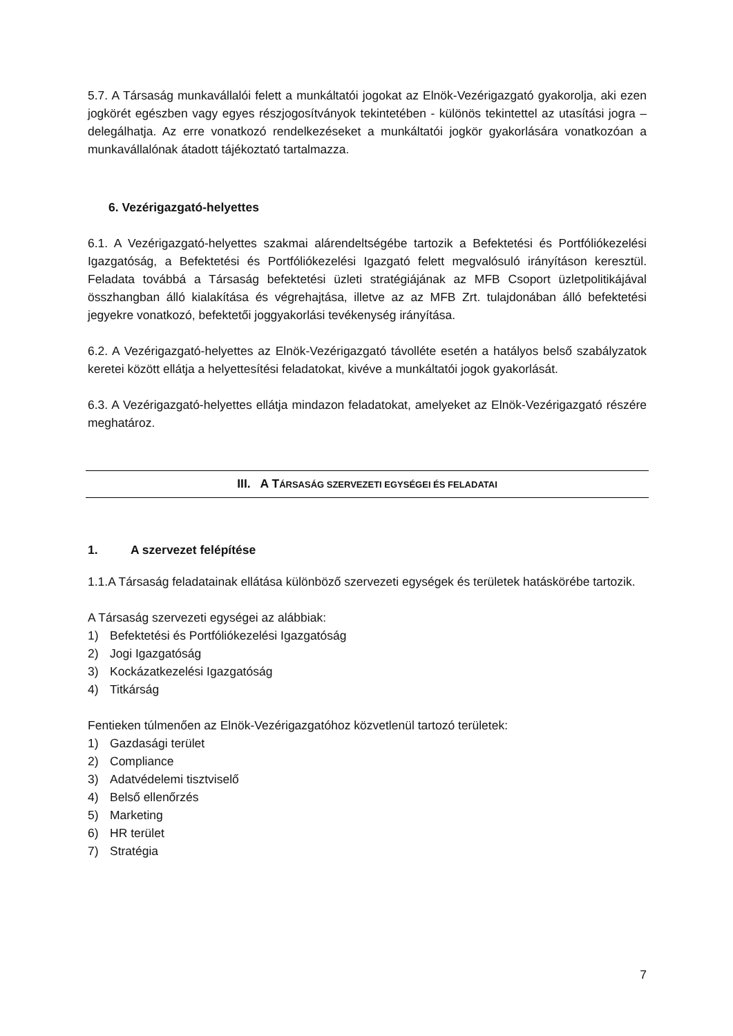5.7. A Társaság munkavállalói felett a munkáltatói jogokat az Elnök-Vezérigazgató gyakorolja, aki ezen jogkörét egészben vagy egyes részjogosítványok tekintetében - különös tekintettel az utasítási jogra – delegálhatja. Az erre vonatkozó rendelkezéseket a munkáltatói jogkör gyakorlására vonatkozóan a munkavállalónak átadott tájékoztató tartalmazza.
6. Vezérigazgató-helyettes
6.1. A Vezérigazgató-helyettes szakmai alárendeltségébe tartozik a Befektetési és Portfóliókezelési Igazgatóság, a Befektetési és Portfóliókezelési Igazgató felett megvalósuló irányításon keresztül. Feladata továbbá a Társaság befektetési üzleti stratégiájának az MFB Csoport üzletpolitikájával összhangban álló kialakítása és végrehajtása, illetve az az MFB Zrt. tulajdonában álló befektetési jegyekre vonatkozó, befektetői joggyakorlási tevékenység irányítása.
6.2. A Vezérigazgató-helyettes az Elnök-Vezérigazgató távolléte esetén a hatályos belső szabályzatok keretei között ellátja a helyettesítési feladatokat, kivéve a munkáltatói jogok gyakorlását.
6.3. A Vezérigazgató-helyettes ellátja mindazon feladatokat, amelyeket az Elnök-Vezérigazgató részére meghatároz.
III. A TÁRSASÁG SZERVEZETI EGYSÉGEI ÉS FELADATAI
1. A szervezet felépítése
1.1.A Társaság feladatainak ellátása különböző szervezeti egységek és területek hatáskörébe tartozik.
A Társaság szervezeti egységei az alábbiak:
1) Befektetési és Portfóliókezelési Igazgatóság
2) Jogi Igazgatóság
3) Kockázatkezelési Igazgatóság
4) Titkárság
Fentieken túlmenően az Elnök-Vezérigazgatóhoz közvetlenül tartozó területek:
1) Gazdasági terület
2) Compliance
3) Adatvédelemi tisztviselő
4) Belső ellenőrzés
5) Marketing
6) HR terület
7) Stratégia
7